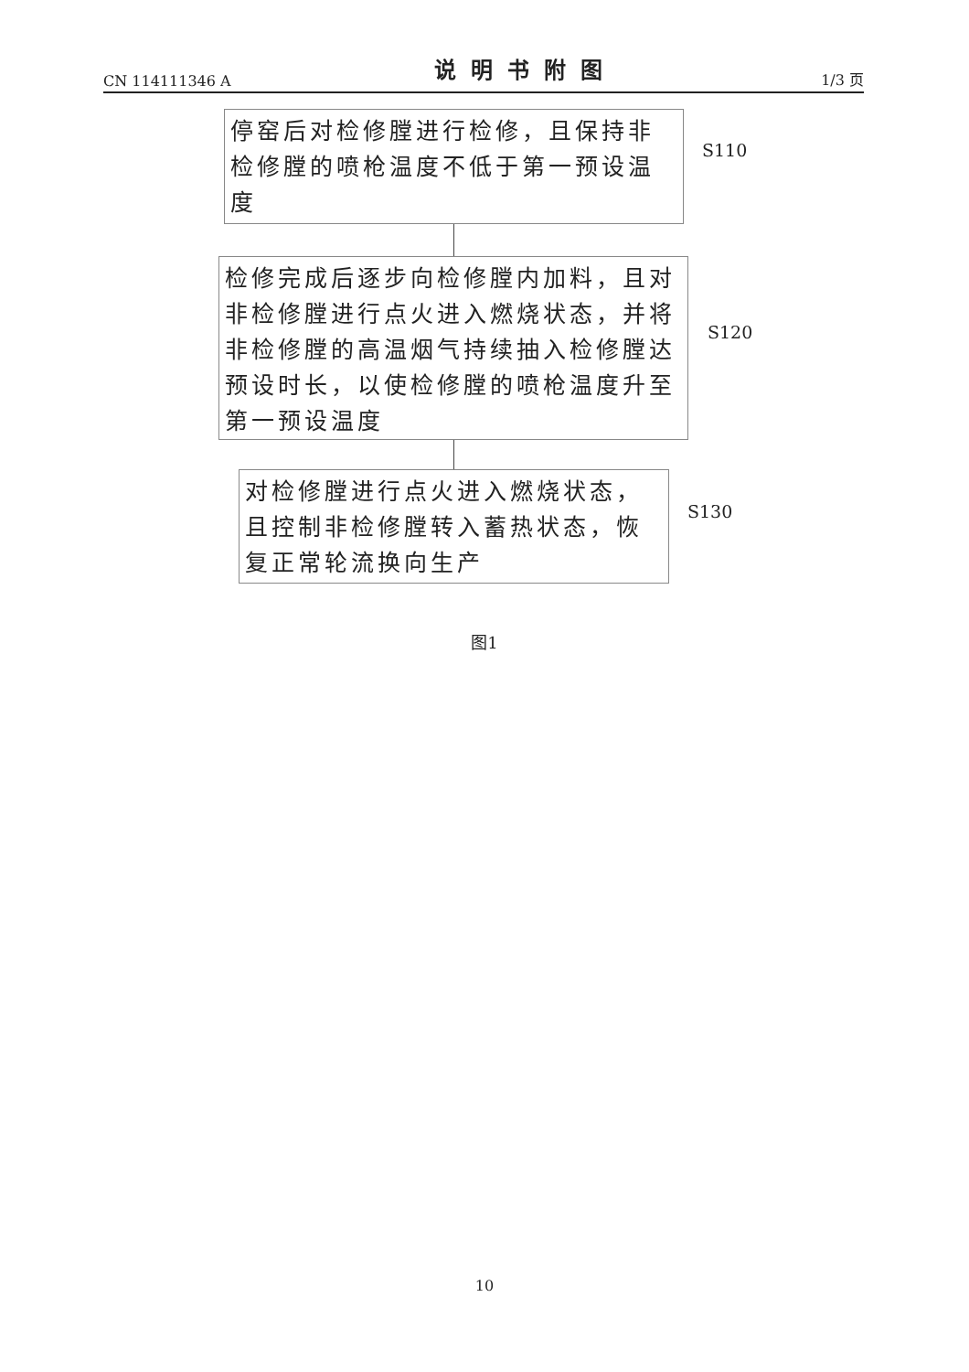CN 114111346 A 说明书附图 1/3 页
停窑后对检修膛进行检修，且保持非检修膛的喷枪温度不低于第一预设温度
S110
检修完成后逐步向检修膛内加料，且对非检修膛进行点火进入燃烧状态，并将非检修膛的高温烟气持续抽入检修膛达预设时长，以使检修膛的喷枪温度升至第一预设温度
S120
对检修膛进行点火进入燃烧状态，且控制非检修膛转入蓄热状态，恢复正常轮流换向生产
S130
图1
10